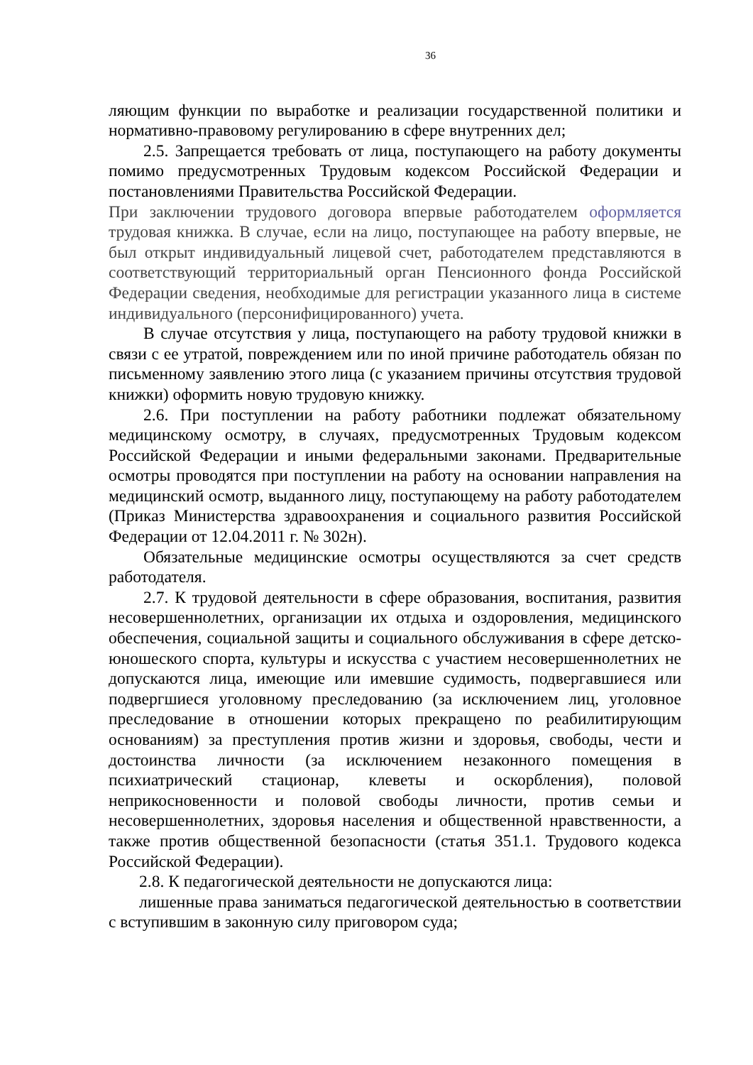36
ляющим функции по выработке и реализации государственной политики и нормативно-правовому регулированию в сфере внутренних дел;
2.5. Запрещается требовать от лица, поступающего на работу документы помимо предусмотренных Трудовым кодексом Российской Федерации и постановлениями Правительства Российской Федерации.
При заключении трудового договора впервые работодателем оформляется трудовая книжка. В случае, если на лицо, поступающее на работу впервые, не был открыт индивидуальный лицевой счет, работодателем представляются в соответствующий территориальный орган Пенсионного фонда Российской Федерации сведения, необходимые для регистрации указанного лица в системе индивидуального (персонифицированного) учета.
В случае отсутствия у лица, поступающего на работу трудовой книжки в связи с ее утратой, повреждением или по иной причине работодатель обязан по письменному заявлению этого лица (с указанием причины отсутствия трудовой книжки) оформить новую трудовую книжку.
2.6. При поступлении на работу работники подлежат обязательному медицинскому осмотру, в случаях, предусмотренных Трудовым кодексом Российской Федерации и иными федеральными законами. Предварительные осмотры проводятся при поступлении на работу на основании направления на медицинский осмотр, выданного лицу, поступающему на работу работодателем (Приказ Министерства здравоохранения и социального развития Российской Федерации от 12.04.2011 г. № 302н).
Обязательные медицинские осмотры осуществляются за счет средств работодателя.
2.7. К трудовой деятельности в сфере образования, воспитания, развития несовершеннолетних, организации их отдыха и оздоровления, медицинского обеспечения, социальной защиты и социального обслуживания в сфере детско-юношеского спорта, культуры и искусства с участием несовершеннолетних не допускаются лица, имеющие или имевшие судимость, подвергавшиеся или подвергшиеся уголовному преследованию (за исключением лиц, уголовное преследование в отношении которых прекращено по реабилитирующим основаниям) за преступления против жизни и здоровья, свободы, чести и достоинства личности (за исключением незаконного помещения в психиатрический стационар, клеветы и оскорбления), половой неприкосновенности и половой свободы личности, против семьи и несовершеннолетних, здоровья населения и общественной нравственности, а также против общественной безопасности (статья 351.1. Трудового кодекса Российской Федерации).
2.8. К педагогической деятельности не допускаются лица:
лишенные права заниматься педагогической деятельностью в соответствии с вступившим в законную силу приговором суда;